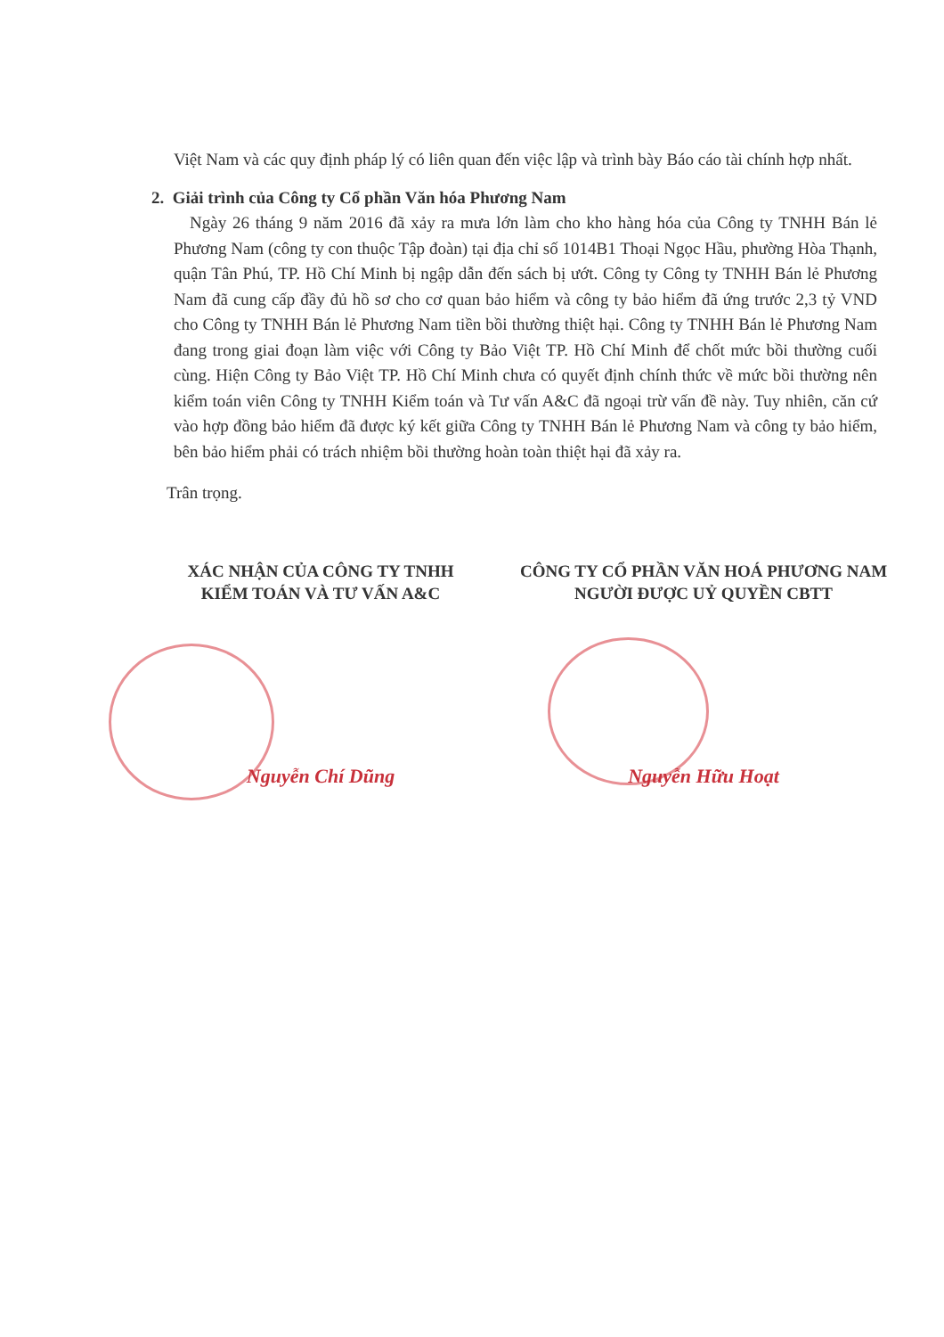Việt Nam và các quy định pháp lý có liên quan đến việc lập và trình bày Báo cáo tài chính hợp nhất.
2. Giải trình của Công ty Cổ phần Văn hóa Phương Nam
Ngày 26 tháng 9 năm 2016 đã xảy ra mưa lớn làm cho kho hàng hóa của Công ty TNHH Bán lẻ Phương Nam (công ty con thuộc Tập đoàn) tại địa chỉ số 1014B1 Thoại Ngọc Hầu, phường Hòa Thạnh, quận Tân Phú, TP. Hồ Chí Minh bị ngập dẫn đến sách bị ướt. Công ty Công ty TNHH Bán lẻ Phương Nam đã cung cấp đầy đủ hồ sơ cho cơ quan bảo hiểm và công ty bảo hiểm đã ứng trước 2,3 tỷ VND cho Công ty TNHH Bán lẻ Phương Nam tiền bồi thường thiệt hại. Công ty TNHH Bán lẻ Phương Nam đang trong giai đoạn làm việc với Công ty Bảo Việt TP. Hồ Chí Minh để chốt mức bồi thường cuối cùng. Hiện Công ty Bảo Việt TP. Hồ Chí Minh chưa có quyết định chính thức về mức bồi thường nên kiểm toán viên Công ty TNHH Kiểm toán và Tư vấn A&C đã ngoại trừ vấn đề này. Tuy nhiên, căn cứ vào hợp đồng bảo hiểm đã được ký kết giữa Công ty TNHH Bán lẻ Phương Nam và công ty bảo hiểm, bên bảo hiểm phải có trách nhiệm bồi thường hoàn toàn thiệt hại đã xảy ra.
Trân trọng.
XÁC NHẬN CỦA CÔNG TY TNHH
KIỂM TOÁN VÀ TƯ VẤN A&C
Nguyễn Chí Dũng
CÔNG TY CỔ PHẦN VĂN HOÁ PHƯƠNG NAM
NGƯỜI ĐƯỢC UỶ QUYỀN CBTT
Nguyễn Hữu Hoạt